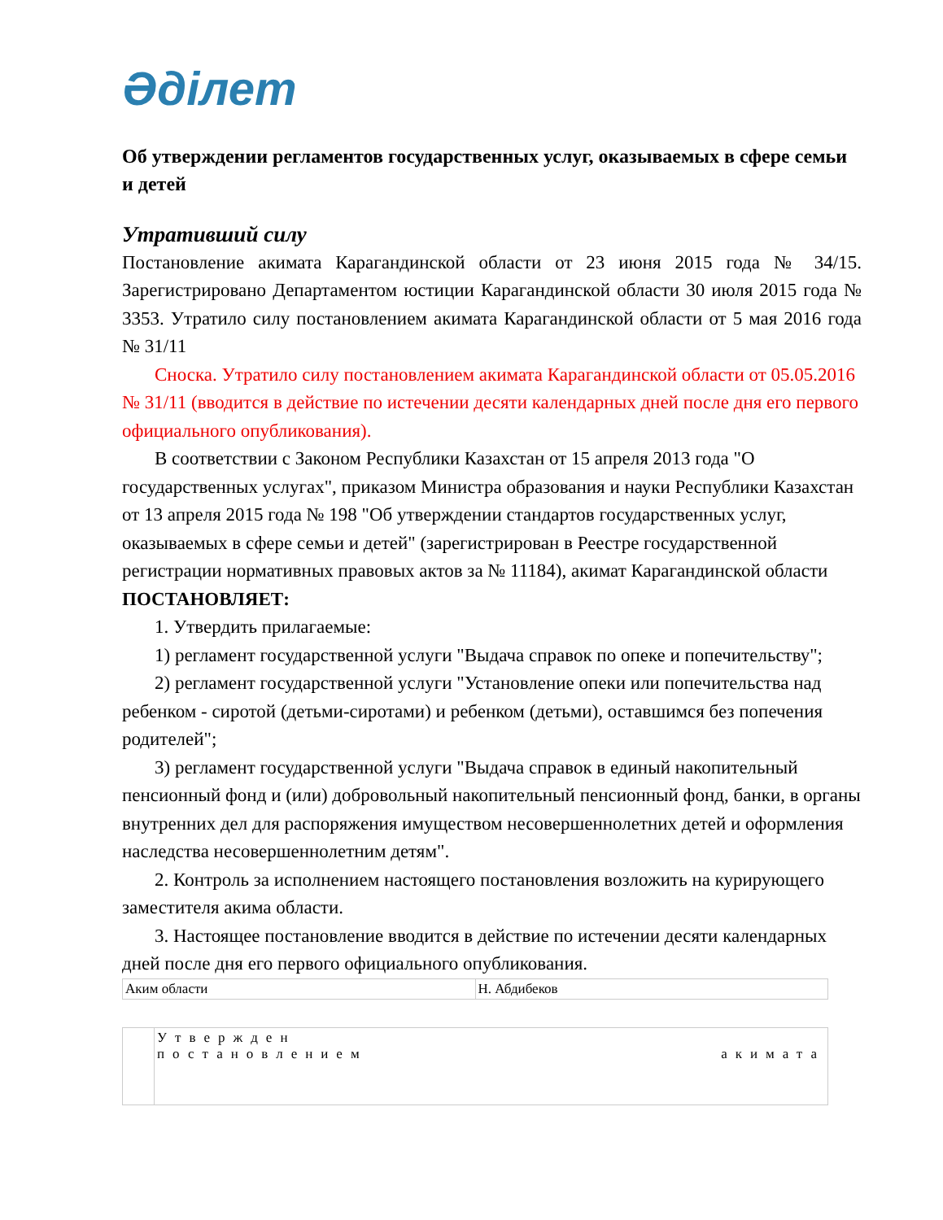Әділет
Об утверждении регламентов государственных услуг, оказываемых в сфере семьи и детей
Утративший силу
Постановление акимата Карагандинской области от 23 июня 2015 года № 34/15. Зарегистрировано Департаментом юстиции Карагандинской области 30 июля 2015 года № 3353. Утратило силу постановлением акимата Карагандинской области от 5 мая 2016 года № 31/11
Сноска. Утратило силу постановлением акимата Карагандинской области от 05.05.2016 № 31/11 (вводится в действие по истечении десяти календарных дней после дня его первого официального опубликования).
В соответствии с Законом Республики Казахстан от 15 апреля 2013 года "О государственных услугах", приказом Министра образования и науки Республики Казахстан от 13 апреля 2015 года № 198 "Об утверждении стандартов государственных услуг, оказываемых в сфере семьи и детей" (зарегистрирован в Реестре государственной регистрации нормативных правовых актов за № 11184), акимат Карагандинской области ПОСТАНОВЛЯЕТ:
1. Утвердить прилагаемые:
1) регламент государственной услуги "Выдача справок по опеке и попечительству";
2) регламент государственной услуги "Установление опеки или попечительства над ребенком - сиротой (детьми-сиротами) и ребенком (детьми), оставшимся без попечения родителей";
3) регламент государственной услуги "Выдача справок в единый накопительный пенсионный фонд и (или) добровольный накопительный пенсионный фонд, банки, в органы внутренних дел для распоряжения имуществом несовершеннолетних детей и оформления наследства несовершеннолетним детям".
2. Контроль за исполнением настоящего постановления возложить на курирующего заместителя акима области.
3. Настоящее постановление вводится в действие по истечении десяти календарных дней после дня его первого официального опубликования.
| Аким области | Н. Абдибеков |
| | Утвержден постановлением акимата |